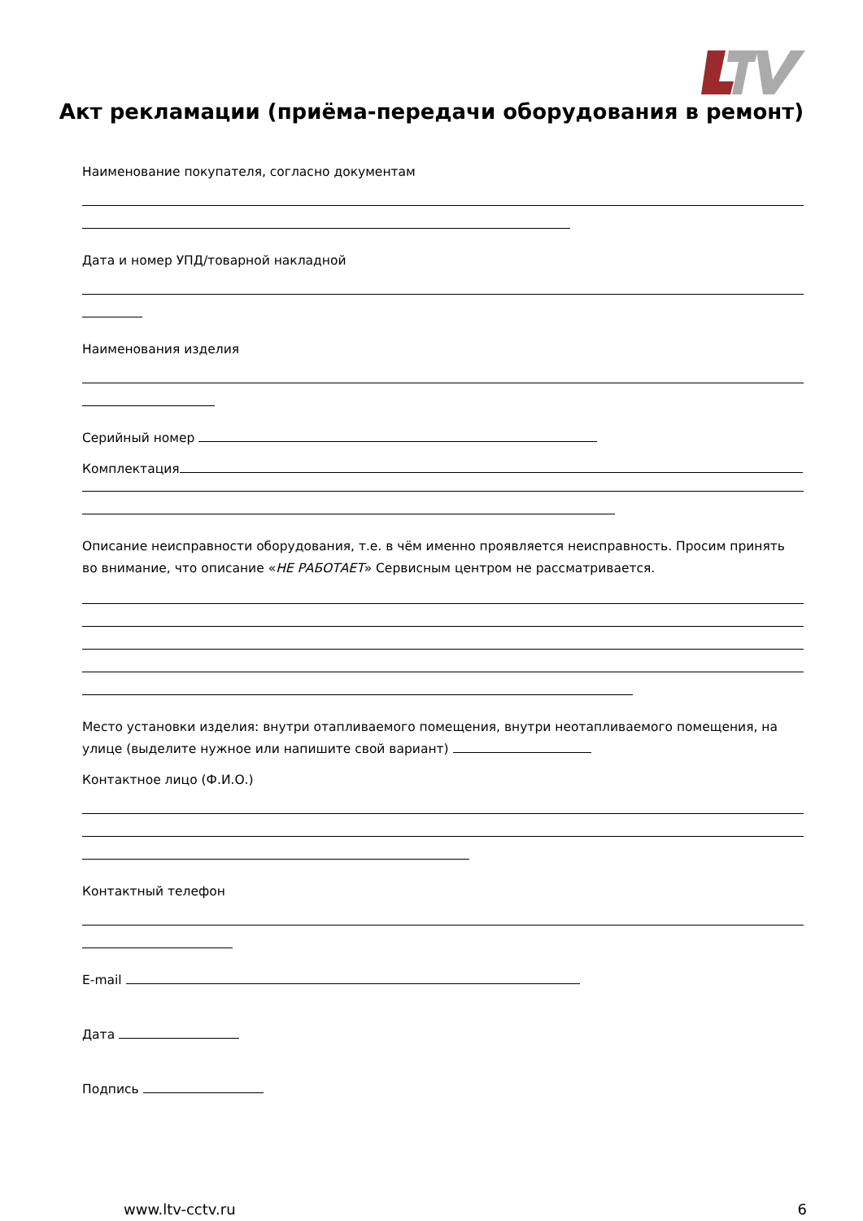Акт рекламации (приёма-передачи оборудования в ремонт)
Наименование покупателя, согласно документам
Дата и номер УПД/товарной накладной
Наименования изделия
Серийный номер
Комплектация
Описание неисправности оборудования, т.е. в чём именно проявляется неисправность. Просим принять во внимание, что описание «НЕ РАБОТАЕТ» Сервисным центром не рассматривается.
Место установки изделия: внутри отапливаемого помещения, внутри неотапливаемого помещения, на улице (выделите нужное или напишите свой вариант)
Контактное лицо (Ф.И.О.)
Контактный телефон
E-mail
Дата
Подпись
www.ltv-cctv.ru 6